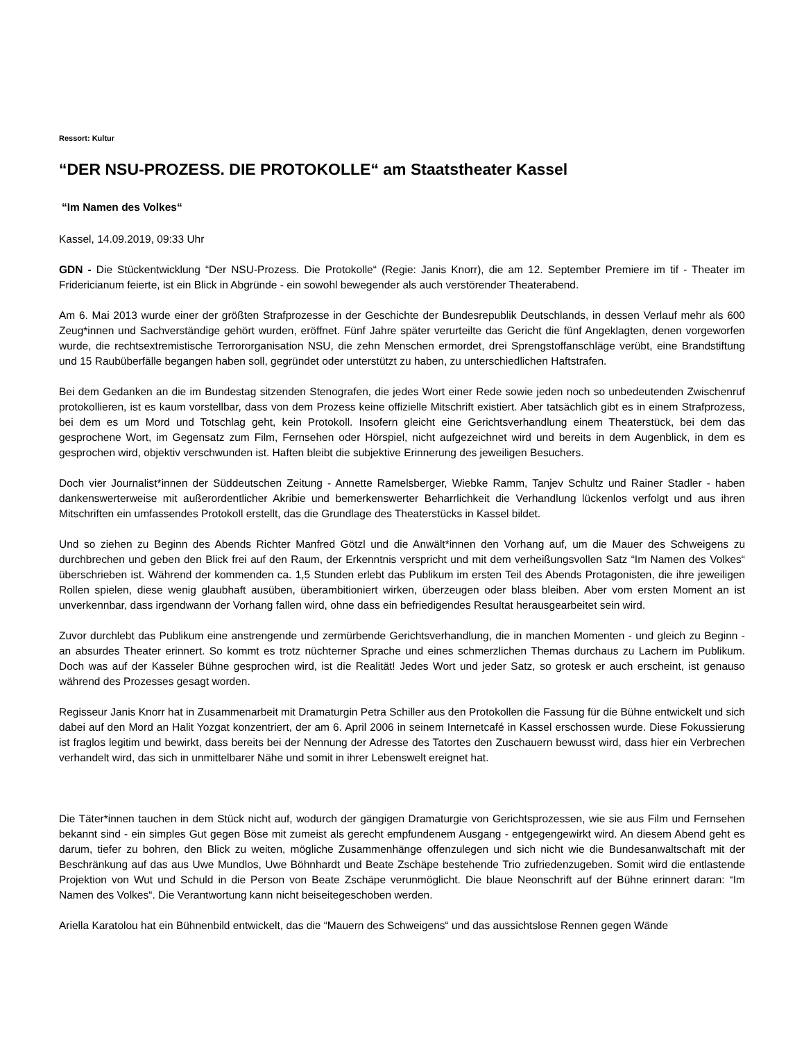Ressort: Kultur
“DER NSU-PROZESS. DIE PROTOKOLLE“ am Staatstheater Kassel
“Im Namen des Volkes“
Kassel, 14.09.2019, 09:33 Uhr
GDN - Die Stückentwicklung “Der NSU-Prozess. Die Protokolle“ (Regie: Janis Knorr), die am 12. September Premiere im tif - Theater im Fridericianum feierte, ist ein Blick in Abgründe - ein sowohl bewegender als auch verstörender Theaterabend.
Am 6. Mai 2013 wurde einer der größten Strafprozesse in der Geschichte der Bundesrepublik Deutschlands, in dessen Verlauf mehr als 600 Zeug*innen und Sachverständige gehört wurden, eröffnet. Fünf Jahre später verurteilte das Gericht die fünf Angeklagten, denen vorgeworfen wurde, die rechtsextremistische Terrororganisation NSU, die zehn Menschen ermordet, drei Sprengstoffanschläge verübt, eine Brandstiftung und 15 Raubüberfälle begangen haben soll, gegründet oder unterstützt zu haben, zu unterschiedlichen Haftstrafen.
Bei dem Gedanken an die im Bundestag sitzenden Stenografen, die jedes Wort einer Rede sowie jeden noch so unbedeutenden Zwischenruf protokollieren, ist es kaum vorstellbar, dass von dem Prozess keine offizielle Mitschrift existiert. Aber tatsächlich gibt es in einem Strafprozess, bei dem es um Mord und Totschlag geht, kein Protokoll. Insofern gleicht eine Gerichtsverhandlung einem Theaterstück, bei dem das gesprochene Wort, im Gegensatz zum Film, Fernsehen oder Hörspiel, nicht aufgezeichnet wird und bereits in dem Augenblick, in dem es gesprochen wird, objektiv verschwunden ist. Haften bleibt die subjektive Erinnerung des jeweiligen Besuchers.
Doch vier Journalist*innen der Süddeutschen Zeitung - Annette Ramelsberger, Wiebke Ramm, Tanjev Schultz und Rainer Stadler - haben dankenswerterweise mit außerordentlicher Akribie und bemerkenswerter Beharrlichkeit die Verhandlung lückenlos verfolgt und aus ihren Mitschriften ein umfassendes Protokoll erstellt, das die Grundlage des Theaterstücks in Kassel bildet.
Und so ziehen zu Beginn des Abends Richter Manfred Götzl und die Anwält*innen den Vorhang auf, um die Mauer des Schweigens zu durchbrechen und geben den Blick frei auf den Raum, der Erkenntnis verspricht und mit dem verheißungsvollen Satz “Im Namen des Volkes“ überschrieben ist. Während der kommenden ca. 1,5 Stunden erlebt das Publikum im ersten Teil des Abends Protagonisten, die ihre jeweiligen Rollen spielen, diese wenig glaubhaft ausüben, überambitioniert wirken, überzeugen oder blass bleiben. Aber vom ersten Moment an ist unverkennbar, dass irgendwann der Vorhang fallen wird, ohne dass ein befriedigendes Resultat herausgearbeitet sein wird.
Zuvor durchlebt das Publikum eine anstrengende und zermürbende Gerichtsverhandlung, die in manchen Momenten - und gleich zu Beginn - an absurdes Theater erinnert. So kommt es trotz nüchterner Sprache und eines schmerzlichen Themas durchaus zu Lachern im Publikum. Doch was auf der Kasseler Bühne gesprochen wird, ist die Realität! Jedes Wort und jeder Satz, so grotesk er auch erscheint, ist genauso während des Prozesses gesagt worden.
Regisseur Janis Knorr hat in Zusammenarbeit mit Dramaturgin Petra Schiller aus den Protokollen die Fassung für die Bühne entwickelt und sich dabei auf den Mord an Halit Yozgat konzentriert, der am 6. April 2006 in seinem Internetcafé in Kassel erschossen wurde. Diese Fokussierung ist fraglos legitim und bewirkt, dass bereits bei der Nennung der Adresse des Tatortes den Zuschauern bewusst wird, dass hier ein Verbrechen verhandelt wird, das sich in unmittelbarer Nähe und somit in ihrer Lebenswelt ereignet hat.
Die Täter*innen tauchen in dem Stück nicht auf, wodurch der gängigen Dramaturgie von Gerichtsprozessen, wie sie aus Film und Fernsehen bekannt sind - ein simples Gut gegen Böse mit zumeist als gerecht empfundenem Ausgang - entgegengewirkt wird. An diesem Abend geht es darum, tiefer zu bohren, den Blick zu weiten, mögliche Zusammenhänge offenzulegen und sich nicht wie die Bundesanwaltschaft mit der Beschränkung auf das aus Uwe Mundlos, Uwe Böhnhardt und Beate Zschäpe bestehende Trio zufriedenzugeben. Somit wird die entlastende Projektion von Wut und Schuld in die Person von Beate Zschäpe verunmöglicht. Die blaue Neonschrift auf der Bühne erinnert daran: “Im Namen des Volkes“. Die Verantwortung kann nicht beiseitegeschoben werden.
Ariella Karatolou hat ein Bühnenbild entwickelt, das die “Mauern des Schweigens“ und das aussichtslose Rennen gegen Wände